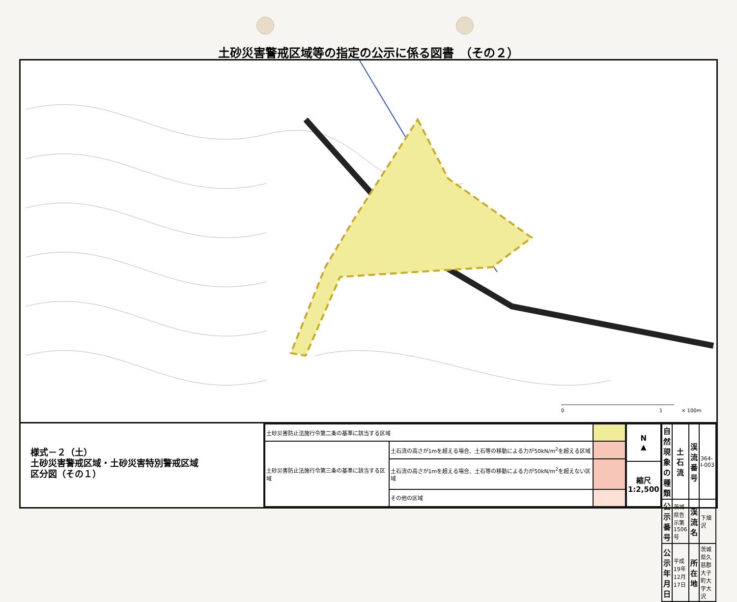土砂災害警戒区域等の指定の公示に係る図書　（その２）
0
1
× 100m
様式－２（土）
土砂災害警戒区域・土砂災害特別警戒区域
区分図（その１）
| 土砂災害防止法施行令第二条の基準に該当する区域 | | |
| 土砂災害防止法施行令第三条の基準に該当する区域 | 土石流の高さが1mを超える場合、土石等の移動による力が50kN/m<sup>2</sup>を超える区域 | |
| | 土石流の高さが1mを超える場合、土石等の移動による力が50kN/m<sup>2</sup>を超えない区域 | |
| | その他の区域 | |
| N ▲ |
| 縮尺 1:2,500 |
| 自然現象の種類 | 土石流 | 渓流番号 | 364-Ⅰ-003 |
| 公示番号 | 茨城県告示第1506号 | 渓流名 | 下畑沢 |
| 公示年月日 | 平成19年12月17日 | 所在地 | 茨城県久慈郡大子町大字大沢 |